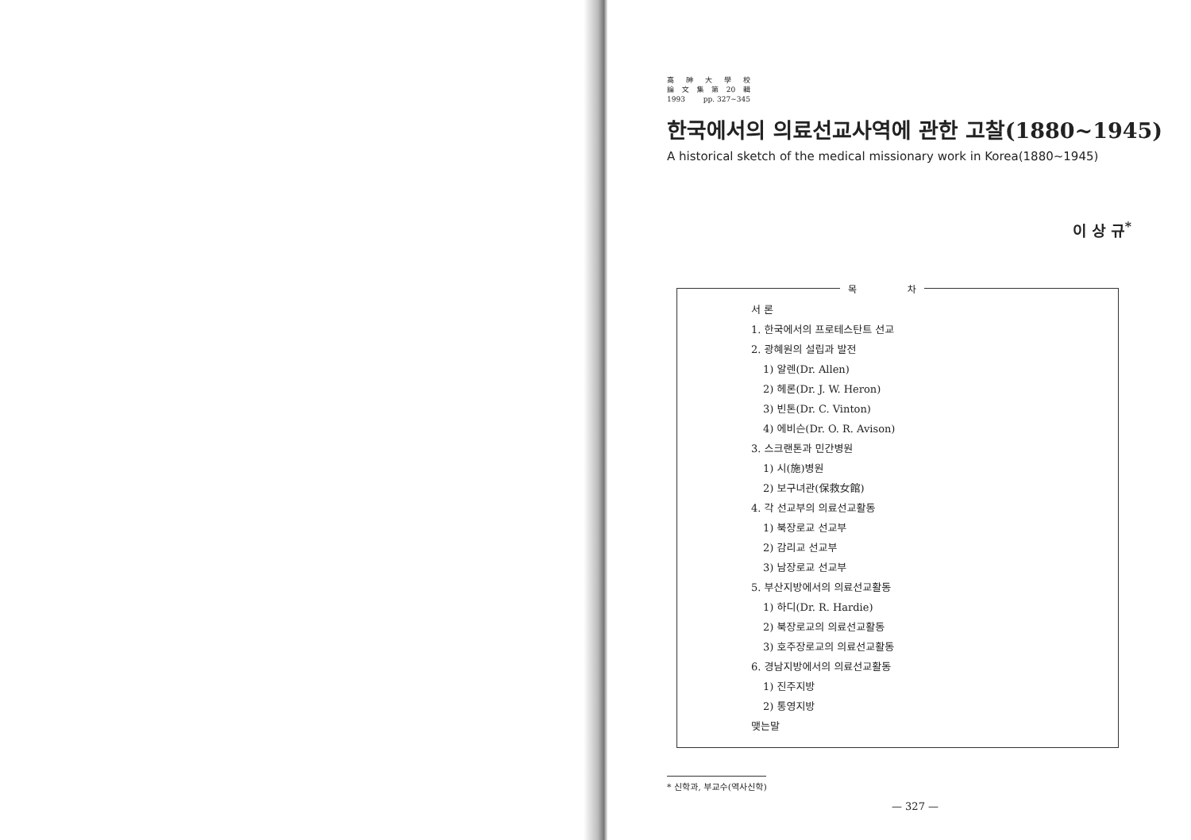高神大學校
論文集第 20 輯
1993 pp. 327~345
한국에서의 의료선교사역에 관한 고찰(1880~1945)
A historical sketch of the medical missionary work in Korea(1880~1945)
이 상 규<sup>*</sup>
목 차
서 론
1. 한국에서의 프로테스탄트 선교
2. 광혜원의 설립과 발전
1) 알렌(Dr. Allen)
2) 헤론(Dr. J. W. Heron)
3) 빈톤(Dr. C. Vinton)
4) 에비슨(Dr. O. R. Avison)
3. 스크랜톤과 민간병원
1) 시(施)병원
2) 보구녀관(保救女館)
4. 각 선교부의 의료선교활동
1) 북장로교 선교부
2) 감리교 선교부
3) 남장로교 선교부
5. 부산지방에서의 의료선교활동
1) 하디(Dr. R. Hardie)
2) 북장로교의 의료선교활동
3) 호주장로교의 의료선교활동
6. 경남지방에서의 의료선교활동
1) 진주지방
2) 통영지방
맺는말
* 신학과, 부교수(역사신학)
— 327 —